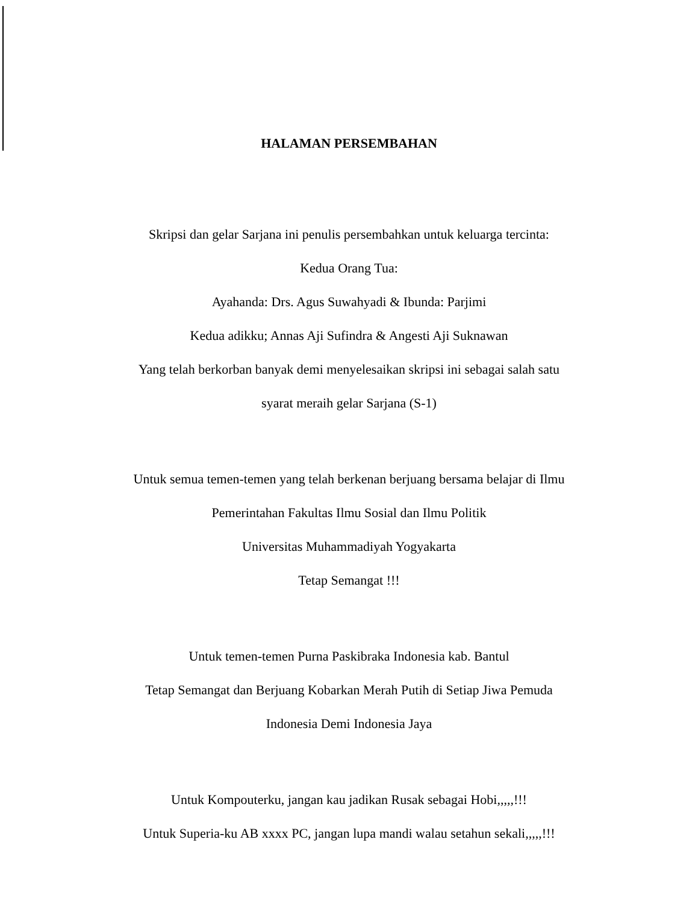HALAMAN PERSEMBAHAN
Skripsi dan gelar Sarjana ini penulis persembahkan untuk keluarga tercinta:
Kedua Orang Tua:
Ayahanda: Drs. Agus Suwahyadi & Ibunda: Parjimi
Kedua adikku; Annas Aji Sufindra & Angesti Aji Suknawan
Yang telah berkorban banyak demi menyelesaikan skripsi ini sebagai salah satu
syarat meraih gelar Sarjana (S-1)
Untuk semua temen-temen yang telah berkenan berjuang bersama belajar di Ilmu
Pemerintahan Fakultas Ilmu Sosial dan Ilmu Politik
Universitas Muhammadiyah Yogyakarta
Tetap Semangat !!!
Untuk temen-temen Purna Paskibraka Indonesia kab. Bantul
Tetap Semangat dan Berjuang Kobarkan Merah Putih di Setiap Jiwa Pemuda
Indonesia Demi Indonesia Jaya
Untuk Kompouterku, jangan kau jadikan Rusak sebagai Hobi,,,,,!!!
Untuk Superia-ku AB xxxx PC, jangan lupa mandi walau setahun sekali,,,,,!!!